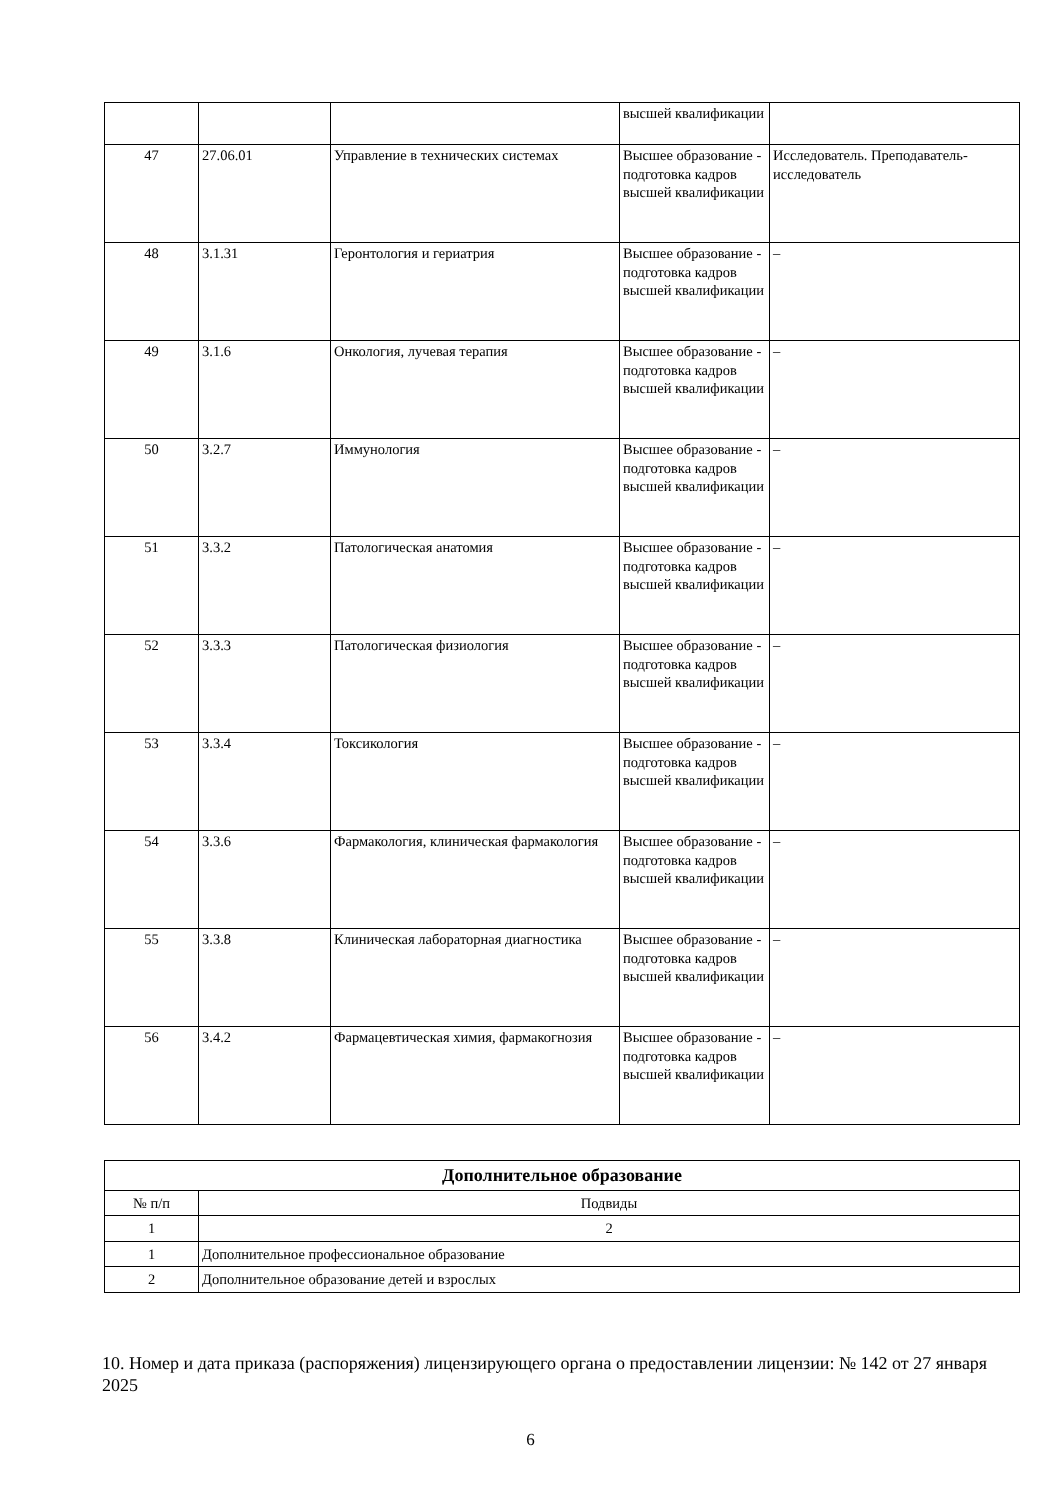| | | | высшей квалификации | |
| 47 | 27.06.01 | Управление в технических системах | Высшее образование - подготовка кадров высшей квалификации | Исследователь. Преподаватель-исследователь |
| 48 | 3.1.31 | Геронтология и гериатрия | Высшее образование - подготовка кадров высшей квалификации | – |
| 49 | 3.1.6 | Онкология, лучевая терапия | Высшее образование - подготовка кадров высшей квалификации | – |
| 50 | 3.2.7 | Иммунология | Высшее образование - подготовка кадров высшей квалификации | – |
| 51 | 3.3.2 | Патологическая анатомия | Высшее образование - подготовка кадров высшей квалификации | – |
| 52 | 3.3.3 | Патологическая физиология | Высшее образование - подготовка кадров высшей квалификации | – |
| 53 | 3.3.4 | Токсикология | Высшее образование - подготовка кадров высшей квалификации | – |
| 54 | 3.3.6 | Фармакология, клиническая фармакология | Высшее образование - подготовка кадров высшей квалификации | – |
| 55 | 3.3.8 | Клиническая лабораторная диагностика | Высшее образование - подготовка кадров высшей квалификации | – |
| 56 | 3.4.2 | Фармацевтическая химия, фармакогнозия | Высшее образование - подготовка кадров высшей квалификации | – |
| Дополнительное образование | |
| № п/п | Подвиды |
| 1 | 2 |
| 1 | Дополнительное профессиональное образование |
| 2 | Дополнительное образование детей и взрослых |
10. Номер и дата приказа (распоряжения) лицензирующего органа о предоставлении лицензии: № 142 от 27 января 2025
6